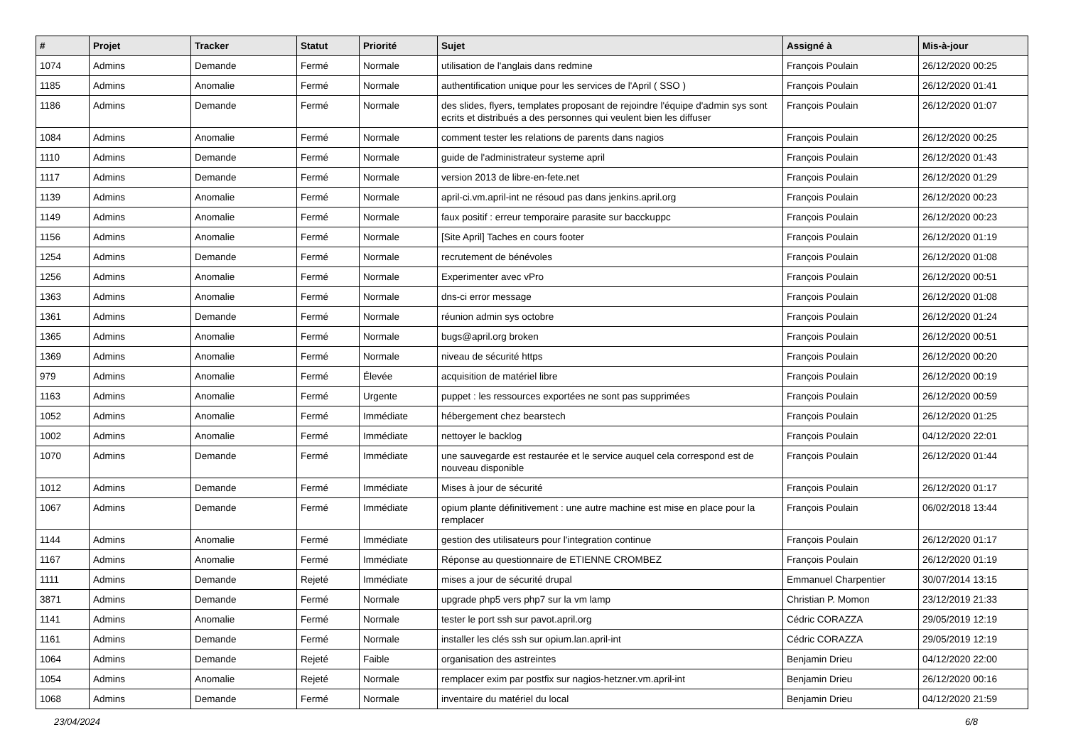| # | Projet | Tracker | Statut | Priorité | Sujet | Assigné à | Mis-à-jour |
| --- | --- | --- | --- | --- | --- | --- | --- |
| 1074 | Admins | Demande | Fermé | Normale | utilisation de l'anglais dans redmine | François Poulain | 26/12/2020 00:25 |
| 1185 | Admins | Anomalie | Fermé | Normale | authentification unique pour les services de l'April ( SSO ) | François Poulain | 26/12/2020 01:41 |
| 1186 | Admins | Demande | Fermé | Normale | des slides, flyers, templates proposant de rejoindre l'équipe d'admin sys sont ecrits et distribués a des personnes qui veulent bien les diffuser | François Poulain | 26/12/2020 01:07 |
| 1084 | Admins | Anomalie | Fermé | Normale | comment tester les relations de parents dans nagios | François Poulain | 26/12/2020 00:25 |
| 1110 | Admins | Demande | Fermé | Normale | guide de l'administrateur systeme april | François Poulain | 26/12/2020 01:43 |
| 1117 | Admins | Demande | Fermé | Normale | version 2013 de libre-en-fete.net | François Poulain | 26/12/2020 01:29 |
| 1139 | Admins | Anomalie | Fermé | Normale | april-ci.vm.april-int ne résoud pas dans jenkins.april.org | François Poulain | 26/12/2020 00:23 |
| 1149 | Admins | Anomalie | Fermé | Normale | faux positif : erreur temporaire parasite sur bacckuppc | François Poulain | 26/12/2020 00:23 |
| 1156 | Admins | Anomalie | Fermé | Normale | [Site April] Taches en cours footer | François Poulain | 26/12/2020 01:19 |
| 1254 | Admins | Demande | Fermé | Normale | recrutement de bénévoles | François Poulain | 26/12/2020 01:08 |
| 1256 | Admins | Anomalie | Fermé | Normale | Experimenter avec vPro | François Poulain | 26/12/2020 00:51 |
| 1363 | Admins | Anomalie | Fermé | Normale | dns-ci error message | François Poulain | 26/12/2020 01:08 |
| 1361 | Admins | Demande | Fermé | Normale | réunion admin sys octobre | François Poulain | 26/12/2020 01:24 |
| 1365 | Admins | Anomalie | Fermé | Normale | bugs@april.org broken | François Poulain | 26/12/2020 00:51 |
| 1369 | Admins | Anomalie | Fermé | Normale | niveau de sécurité https | François Poulain | 26/12/2020 00:20 |
| 979 | Admins | Anomalie | Fermé | Élevée | acquisition de matériel libre | François Poulain | 26/12/2020 00:19 |
| 1163 | Admins | Anomalie | Fermé | Urgente | puppet : les ressources exportées ne sont pas supprimées | François Poulain | 26/12/2020 00:59 |
| 1052 | Admins | Anomalie | Fermé | Immédiate | hébergement chez bearstech | François Poulain | 26/12/2020 01:25 |
| 1002 | Admins | Anomalie | Fermé | Immédiate | nettoyer le backlog | François Poulain | 04/12/2020 22:01 |
| 1070 | Admins | Demande | Fermé | Immédiate | une sauvegarde est restaurée et le service auquel cela correspond est de nouveau disponible | François Poulain | 26/12/2020 01:44 |
| 1012 | Admins | Demande | Fermé | Immédiate | Mises à jour de sécurité | François Poulain | 26/12/2020 01:17 |
| 1067 | Admins | Demande | Fermé | Immédiate | opium plante définitivement : une autre machine est mise en place pour la remplacer | François Poulain | 06/02/2018 13:44 |
| 1144 | Admins | Anomalie | Fermé | Immédiate | gestion des utilisateurs pour l'integration continue | François Poulain | 26/12/2020 01:17 |
| 1167 | Admins | Anomalie | Fermé | Immédiate | Réponse au questionnaire de ETIENNE CROMBEZ | François Poulain | 26/12/2020 01:19 |
| 1111 | Admins | Demande | Rejeté | Immédiate | mises a jour de sécurité drupal | Emmanuel Charpentier | 30/07/2014 13:15 |
| 3871 | Admins | Demande | Fermé | Normale | upgrade php5 vers php7 sur la vm lamp | Christian P. Momon | 23/12/2019 21:33 |
| 1141 | Admins | Anomalie | Fermé | Normale | tester le port ssh sur pavot.april.org | Cédric CORAZZA | 29/05/2019 12:19 |
| 1161 | Admins | Demande | Fermé | Normale | installer les clés ssh sur opium.lan.april-int | Cédric CORAZZA | 29/05/2019 12:19 |
| 1064 | Admins | Demande | Rejeté | Faible | organisation des astreintes | Benjamin Drieu | 04/12/2020 22:00 |
| 1054 | Admins | Anomalie | Rejeté | Normale | remplacer exim par postfix sur nagios-hetzner.vm.april-int | Benjamin Drieu | 26/12/2020 00:16 |
| 1068 | Admins | Demande | Fermé | Normale | inventaire du matériel du local | Benjamin Drieu | 04/12/2020 21:59 |
23/04/2024 6/8